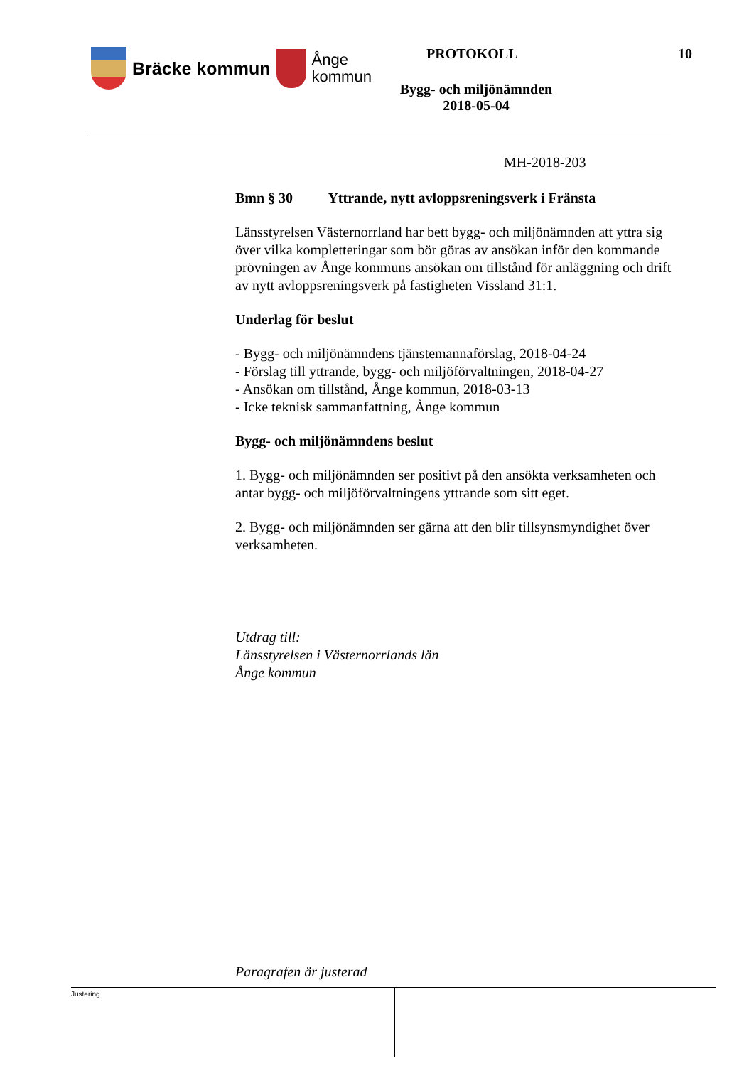Bräcke kommun
Ånge
kommun
PROTOKOLL 10
Bygg- och miljönämnden
2018-05-04
MH-2018-203
Bmn § 30 Yttrande, nytt avloppsreningsverk i Fränsta
Länsstyrelsen Västernorrland har bett bygg- och miljönämnden att yttra sig över vilka kompletteringar som bör göras av ansökan inför den kommande prövningen av Ånge kommuns ansökan om tillstånd för anläggning och drift av nytt avloppsreningsverk på fastigheten Vissland 31:1.
Underlag för beslut
- Bygg- och miljönämndens tjänstemannaförslag, 2018-04-24
- Förslag till yttrande, bygg- och miljöförvaltningen, 2018-04-27
- Ansökan om tillstånd, Ånge kommun, 2018-03-13
- Icke teknisk sammanfattning, Ånge kommun
Bygg- och miljönämndens beslut
1. Bygg- och miljönämnden ser positivt på den ansökta verksamheten och antar bygg- och miljöförvaltningens yttrande som sitt eget.
2. Bygg- och miljönämnden ser gärna att den blir tillsynsmyndighet över verksamheten.
Utdrag till:
Länsstyrelsen i Västernorrlands län
Ånge kommun
Paragrafen är justerad
Justering